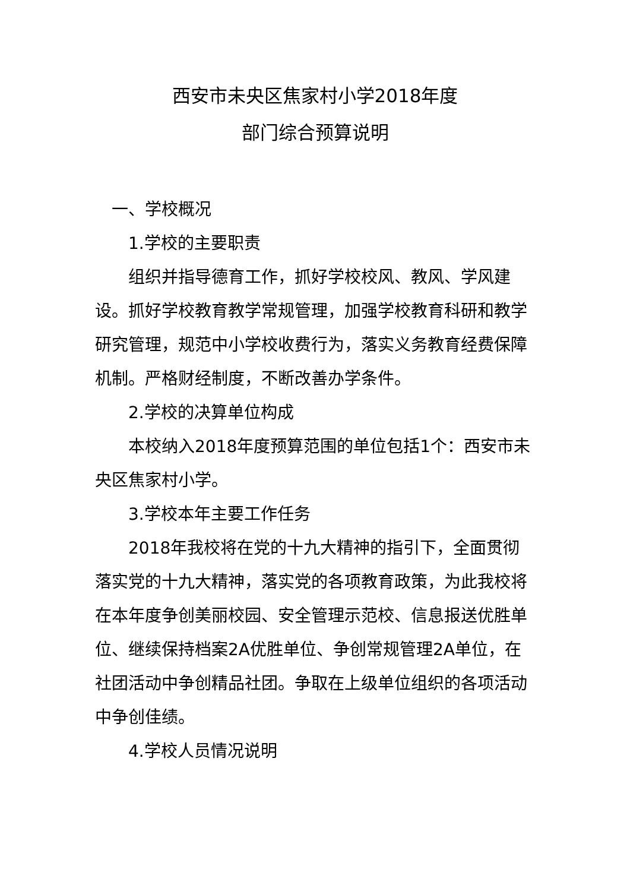西安市未央区焦家村小学2018年度
部门综合预算说明
一、学校概况
1.学校的主要职责
组织并指导德育工作，抓好学校校风、教风、学风建设。抓好学校教育教学常规管理，加强学校教育科研和教学研究管理，规范中小学校收费行为，落实义务教育经费保障机制。严格财经制度，不断改善办学条件。
2.学校的决算单位构成
本校纳入2018年度预算范围的单位包括1个：西安市未央区焦家村小学。
3.学校本年主要工作任务
2018年我校将在党的十九大精神的指引下，全面贯彻落实党的十九大精神，落实党的各项教育政策，为此我校将在本年度争创美丽校园、安全管理示范校、信息报送优胜单位、继续保持档案2A优胜单位、争创常规管理2A单位，在社团活动中争创精品社团。争取在上级单位组织的各项活动中争创佳绩。
4.学校人员情况说明